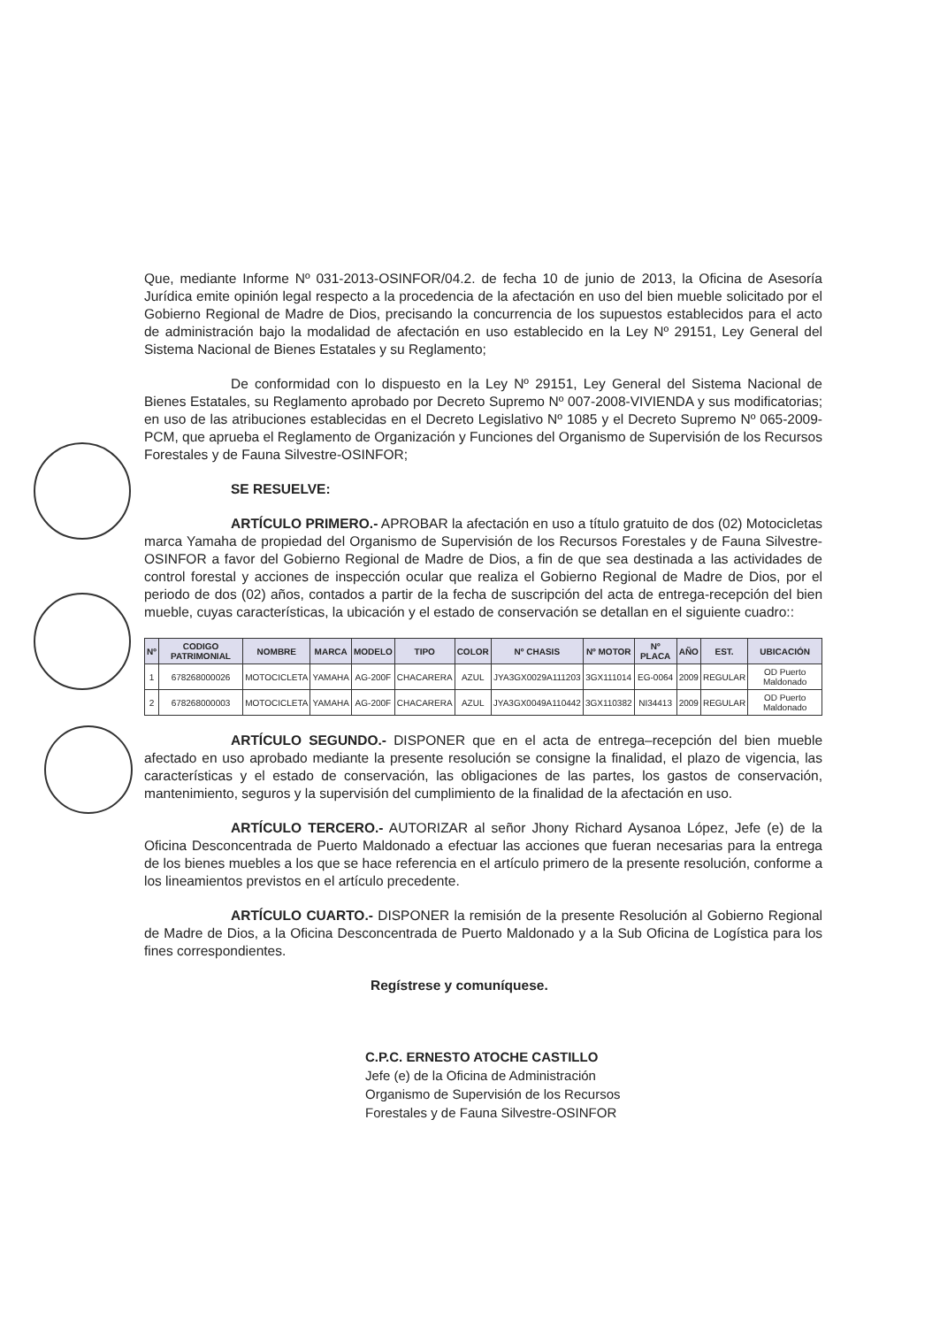Que, mediante Informe Nº 031-2013-OSINFOR/04.2. de fecha 10 de junio de 2013, la Oficina de Asesoría Jurídica emite opinión legal respecto a la procedencia de la afectación en uso del bien mueble solicitado por el Gobierno Regional de Madre de Dios, precisando la concurrencia de los supuestos establecidos para el acto de administración bajo la modalidad de afectación en uso establecido en la Ley Nº 29151, Ley General del Sistema Nacional de Bienes Estatales y su Reglamento;
De conformidad con lo dispuesto en la Ley Nº 29151, Ley General del Sistema Nacional de Bienes Estatales, su Reglamento aprobado por Decreto Supremo Nº 007-2008-VIVIENDA y sus modificatorias; en uso de las atribuciones establecidas en el Decreto Legislativo Nº 1085 y el Decreto Supremo Nº 065-2009-PCM, que aprueba el Reglamento de Organización y Funciones del Organismo de Supervisión de los Recursos Forestales y de Fauna Silvestre-OSINFOR;
SE RESUELVE:
ARTÍCULO PRIMERO.- APROBAR la afectación en uso a título gratuito de dos (02) Motocicletas marca Yamaha de propiedad del Organismo de Supervisión de los Recursos Forestales y de Fauna Silvestre-OSINFOR a favor del Gobierno Regional de Madre de Dios, a fin de que sea destinada a las actividades de control forestal y acciones de inspección ocular que realiza el Gobierno Regional de Madre de Dios, por el periodo de dos (02) años, contados a partir de la fecha de suscripción del acta de entrega-recepción del bien mueble, cuyas características, la ubicación y el estado de conservación se detallan en el siguiente cuadro::
| Nº | CODIGO PATRIMONIAL | NOMBRE | MARCA | MODELO | TIPO | COLOR | Nº CHASIS | Nº MOTOR | Nº PLACA | AÑO | EST. | UBICACIÓN |
| --- | --- | --- | --- | --- | --- | --- | --- | --- | --- | --- | --- | --- |
| 1 | 678268000026 | MOTOCICLETA | YAMAHA | AG-200F | CHACARERA | AZUL | JYA3GX0029A111203 | 3GX111014 | EG-0064 | 2009 | REGULAR | OD Puerto Maldonado |
| 2 | 678268000003 | MOTOCICLETA | YAMAHA | AG-200F | CHACARERA | AZUL | JYA3GX0049A110442 | 3GX110382 | NI34413 | 2009 | REGULAR | OD Puerto Maldonado |
ARTÍCULO SEGUNDO.- DISPONER que en el acta de entrega–recepción del bien mueble afectado en uso aprobado mediante la presente resolución se consigne la finalidad, el plazo de vigencia, las características y el estado de conservación, las obligaciones de las partes, los gastos de conservación, mantenimiento, seguros y la supervisión del cumplimiento de la finalidad de la afectación en uso.
ARTÍCULO TERCERO.- AUTORIZAR al señor Jhony Richard Aysanoa López, Jefe (e) de la Oficina Desconcentrada de Puerto Maldonado a efectuar las acciones que fueran necesarias para la entrega de los bienes muebles a los que se hace referencia en el artículo primero de la presente resolución, conforme a los lineamientos previstos en el artículo precedente.
ARTÍCULO CUARTO.- DISPONER la remisión de la presente Resolución al Gobierno Regional de Madre de Dios, a la Oficina Desconcentrada de Puerto Maldonado y a la Sub Oficina de Logística para los fines correspondientes.
Regístrese y comuníquese.
C.P.C. ERNESTO ATOCHE CASTILLO
Jefe (e) de la Oficina de Administración
Organismo de Supervisión de los Recursos
Forestales y de Fauna Silvestre-OSINFOR